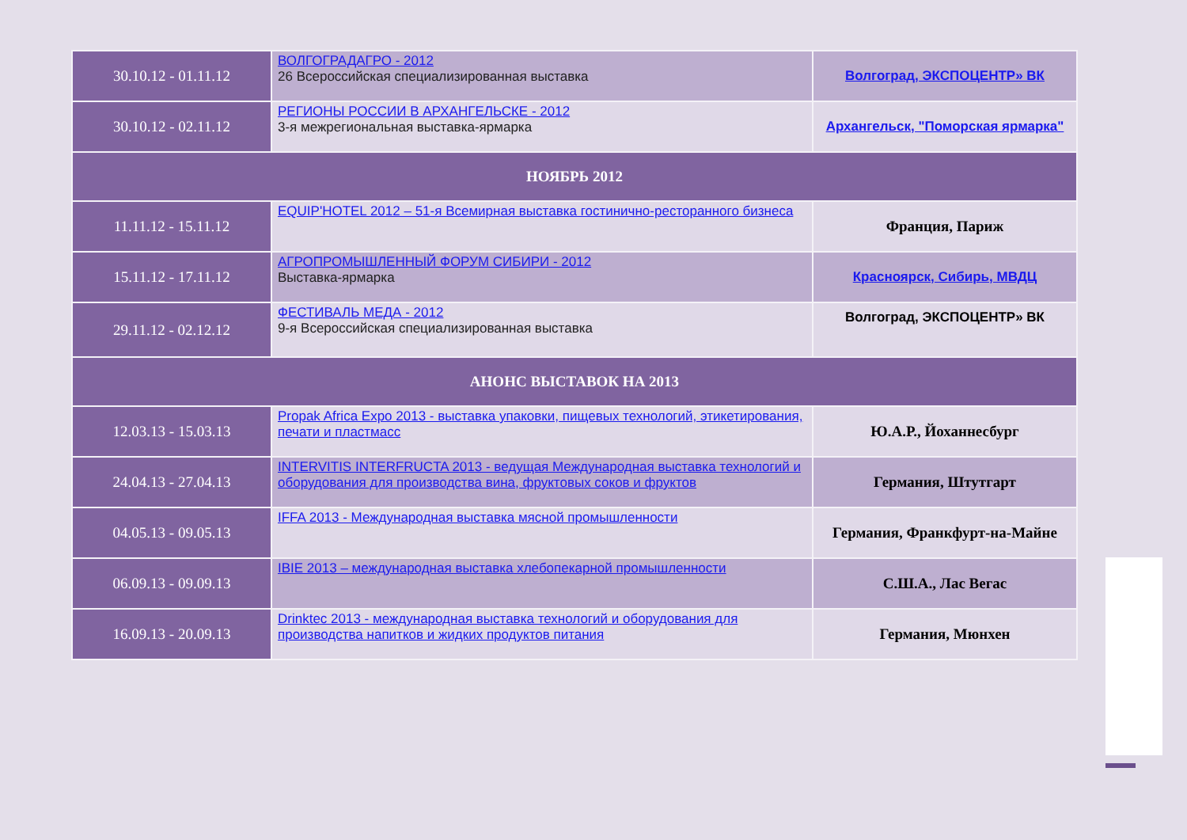| 30.10.12 - 01.11.12 | ВОЛГОГРАДАГРО - 2012 26 Всероссийская специализированная выставка | Волгоград, ЭКСПОЦЕНТР» ВК |
| 30.10.12 - 02.11.12 | РЕГИОНЫ РОССИИ В АРХАНГЕЛЬСКЕ - 2012 3-я межрегиональная выставка-ярмарка | Архангельск, "Поморская ярмарка" |
| НОЯБРЬ 2012 | | |
| 11.11.12 - 15.11.12 | EQUIP'HOTEL 2012 – 51-я Всемирная выставка гостинично-ресторанного бизнеса | Франция, Париж |
| 15.11.12 - 17.11.12 | АГРОПРОМЫШЛЕННЫЙ ФОРУМ СИБИРИ - 2012 Выставка-ярмарка | Красноярск, Сибирь, МВДЦ |
| 29.11.12 - 02.12.12 | ФЕСТИВАЛЬ МЕДА - 2012 9-я Всероссийская специализированная выставка | Волгоград, ЭКСПОЦЕНТР» ВК |
| АНОНС ВЫСТАВОК НА 2013 | | |
| 12.03.13 - 15.03.13 | Propak Africa Expo 2013 - выставка упаковки, пищевых технологий, этикетирования, печати и пластмасс | Ю.А.Р., Йоханнесбург |
| 24.04.13 - 27.04.13 | INTERVITIS INTERFRUCTA 2013 - ведущая Международная выставка технологий и оборудования для производства вина, фруктовых соков и фруктов | Германия, Штутгарт |
| 04.05.13 - 09.05.13 | IFFA 2013 - Международная выставка мясной промышленности | Германия, Франкфурт-на-Майне |
| 06.09.13 - 09.09.13 | IBIE 2013 – международная выставка хлебопекарной промышленности | С.Ш.А., Лас Вегас |
| 16.09.13 - 20.09.13 | Drinktec 2013 - международная выставка технологий и оборудования для производства напитков и жидких продуктов питания | Германия, Мюнхен |